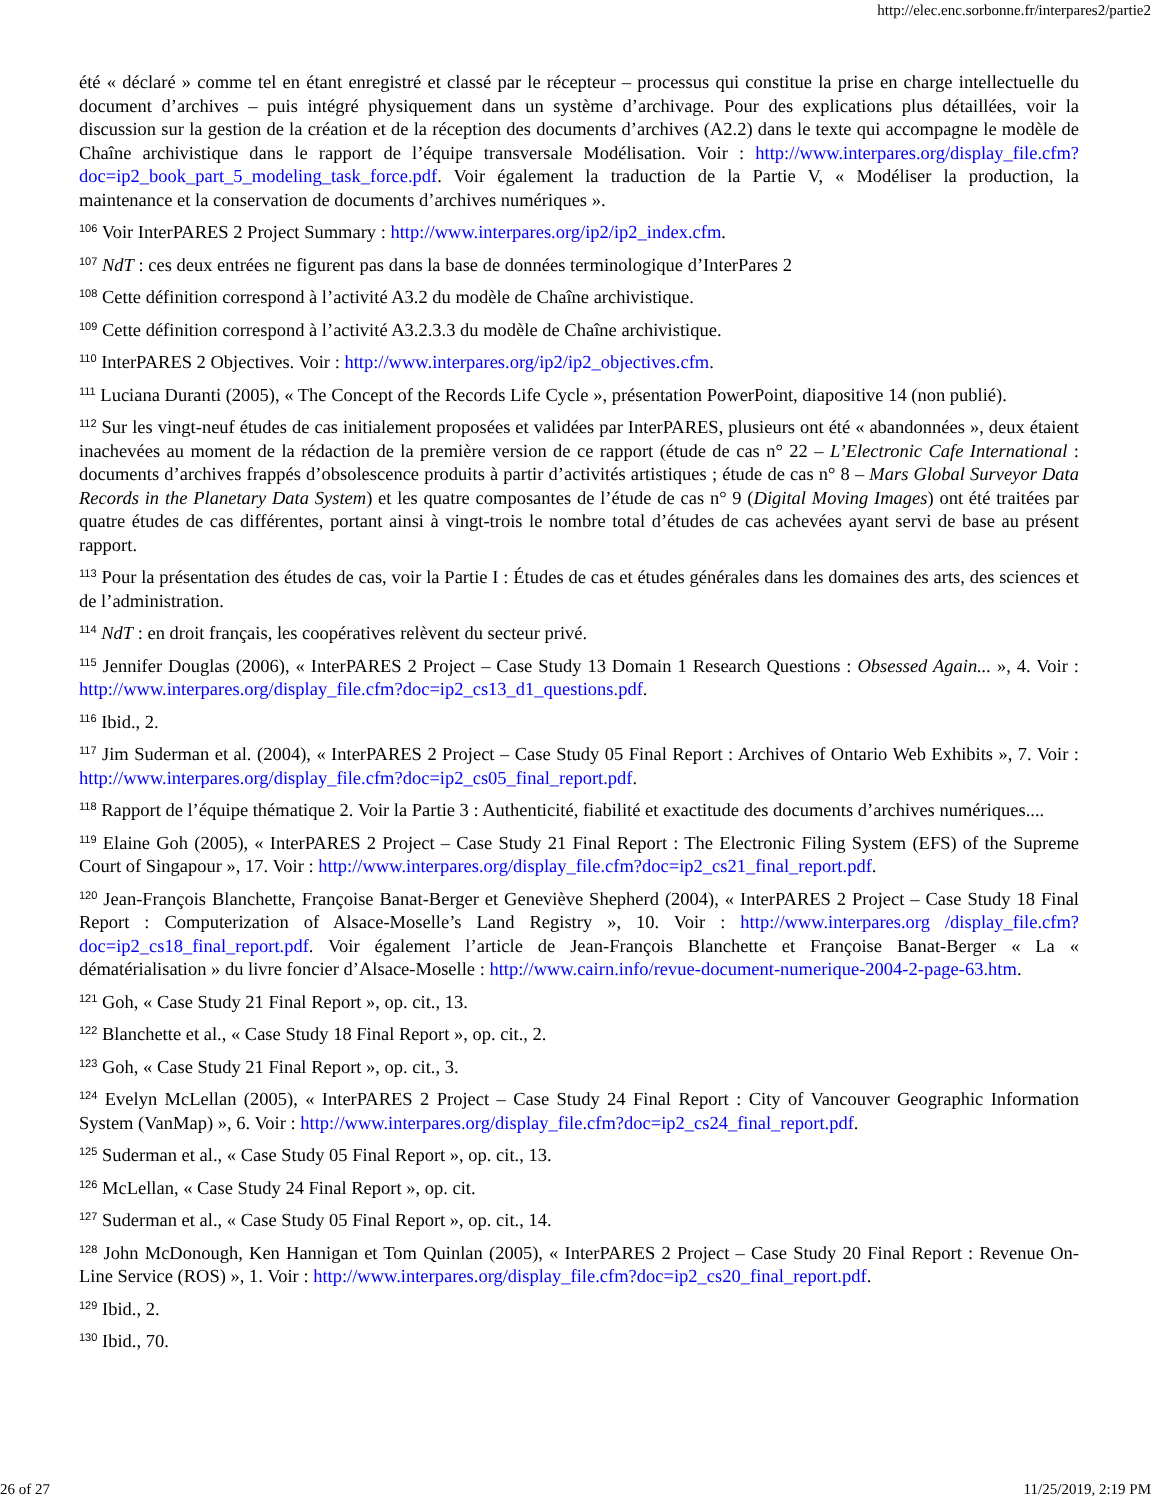http://elec.enc.sorbonne.fr/interpares2/partie2
été « déclaré » comme tel en étant enregistré et classé par le récepteur – processus qui constitue la prise en charge intellectuelle du document d’archives – puis intégré physiquement dans un système d’archivage. Pour des explications plus détaillées, voir la discussion sur la gestion de la création et de la réception des documents d’archives (A2.2) dans le texte qui accompagne le modèle de Chaîne archivistique dans le rapport de l’équipe transversale Modélisation. Voir : http://www.interpares.org/display_file.cfm?doc=ip2_book_part_5_modeling_task_force.pdf. Voir également la traduction de la Partie V, « Modéliser la production, la maintenance et la conservation de documents d’archives numériques ».
<sup>106</sup> Voir InterPARES 2 Project Summary : http://www.interpares.org/ip2/ip2_index.cfm.
<sup>107</sup> NdT : ces deux entrées ne figurent pas dans la base de données terminologique d’InterPares 2
<sup>108</sup> Cette définition correspond à l’activité A3.2 du modèle de Chaîne archivistique.
<sup>109</sup> Cette définition correspond à l’activité A3.2.3.3 du modèle de Chaîne archivistique.
<sup>110</sup> InterPARES 2 Objectives. Voir : http://www.interpares.org/ip2/ip2_objectives.cfm.
<sup>111</sup> Luciana Duranti (2005), « The Concept of the Records Life Cycle », présentation PowerPoint, diapositive 14 (non publié).
<sup>112</sup> Sur les vingt-neuf études de cas initialement proposées et validées par InterPARES, plusieurs ont été « abandonnées », deux étaient inachevées au moment de la rédaction de la première version de ce rapport (étude de cas n° 22 – L’Electronic Cafe International : documents d’archives frappés d’obsolescence produits à partir d’activités artistiques ; étude de cas n° 8 – Mars Global Surveyor Data Records in the Planetary Data System) et les quatre composantes de l’étude de cas n° 9 (Digital Moving Images) ont été traitées par quatre études de cas différentes, portant ainsi à vingt-trois le nombre total d’études de cas achevées ayant servi de base au présent rapport.
<sup>113</sup> Pour la présentation des études de cas, voir la Partie I : Études de cas et études générales dans les domaines des arts, des sciences et de l’administration.
<sup>114</sup> NdT : en droit français, les coopératives relèvent du secteur privé.
<sup>115</sup> Jennifer Douglas (2006), « InterPARES 2 Project – Case Study 13 Domain 1 Research Questions : Obsessed Again... », 4. Voir : http://www.interpares.org/display_file.cfm?doc=ip2_cs13_d1_questions.pdf.
<sup>116</sup> Ibid., 2.
<sup>117</sup> Jim Suderman et al. (2004), « InterPARES 2 Project – Case Study 05 Final Report : Archives of Ontario Web Exhibits », 7. Voir : http://www.interpares.org/display_file.cfm?doc=ip2_cs05_final_report.pdf.
<sup>118</sup> Rapport de l’équipe thématique 2. Voir la Partie 3 : Authenticité, fiabilité et exactitude des documents d’archives numériques....
<sup>119</sup> Elaine Goh (2005), « InterPARES 2 Project – Case Study 21 Final Report : The Electronic Filing System (EFS) of the Supreme Court of Singapour », 17. Voir : http://www.interpares.org/display_file.cfm?doc=ip2_cs21_final_report.pdf.
<sup>120</sup> Jean-François Blanchette, Françoise Banat-Berger et Geneviève Shepherd (2004), « InterPARES 2 Project – Case Study 18 Final Report : Computerization of Alsace-Moselle’s Land Registry », 10. Voir : http://www.interpares.org /display_file.cfm?doc=ip2_cs18_final_report.pdf. Voir également l’article de Jean-François Blanchette et Françoise Banat-Berger « La « dématérialisation » du livre foncier d’Alsace-Moselle : http://www.cairn.info/revue-document-numerique-2004-2-page-63.htm.
<sup>121</sup> Goh, « Case Study 21 Final Report », op. cit., 13.
<sup>122</sup> Blanchette et al., « Case Study 18 Final Report », op. cit., 2.
<sup>123</sup> Goh, « Case Study 21 Final Report », op. cit., 3.
<sup>124</sup> Evelyn McLellan (2005), « InterPARES 2 Project – Case Study 24 Final Report : City of Vancouver Geographic Information System (VanMap) », 6. Voir : http://www.interpares.org/display_file.cfm?doc=ip2_cs24_final_report.pdf.
<sup>125</sup> Suderman et al., « Case Study 05 Final Report », op. cit., 13.
<sup>126</sup> McLellan, « Case Study 24 Final Report », op. cit.
<sup>127</sup> Suderman et al., « Case Study 05 Final Report », op. cit., 14.
<sup>128</sup> John McDonough, Ken Hannigan et Tom Quinlan (2005), « InterPARES 2 Project – Case Study 20 Final Report : Revenue On-Line Service (ROS) », 1. Voir : http://www.interpares.org/display_file.cfm?doc=ip2_cs20_final_report.pdf.
<sup>129</sup> Ibid., 2.
<sup>130</sup> Ibid., 70.
26 of 27 11/25/2019, 2:19 PM